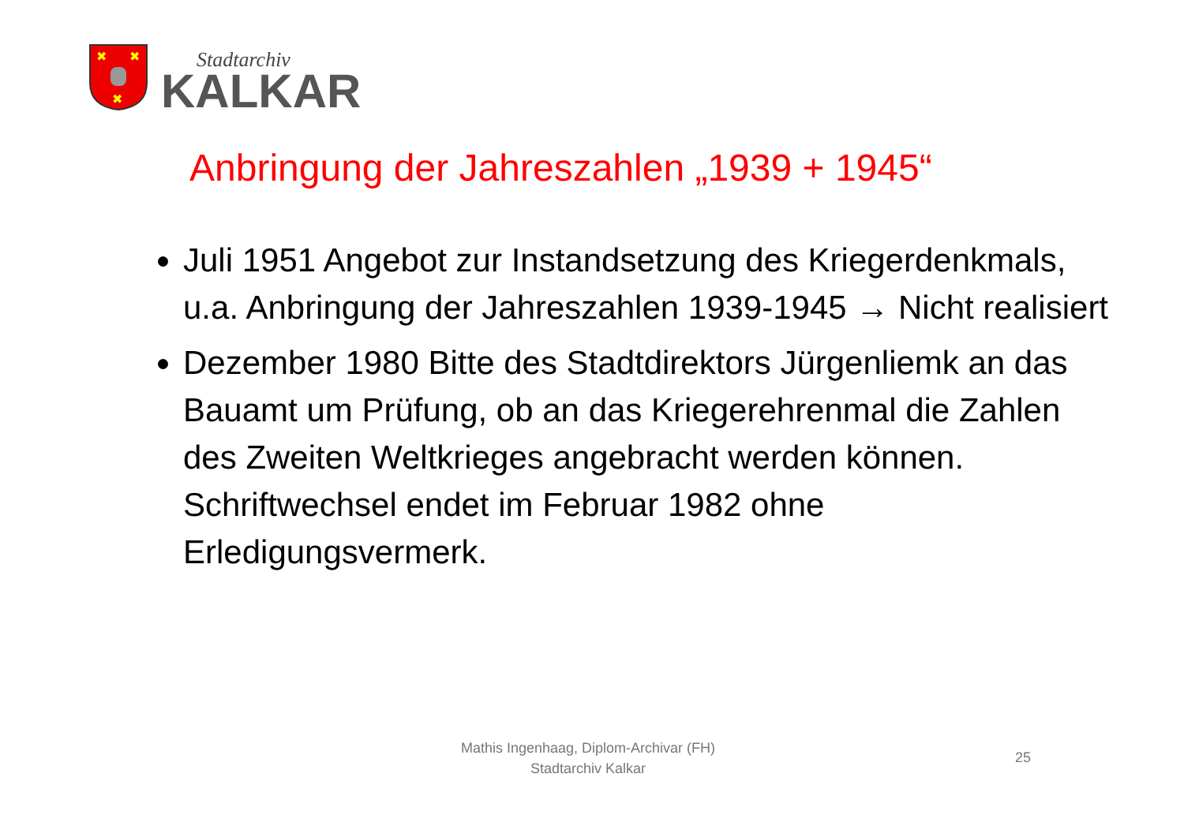✖
✖
✖
Stadtarchiv
KALKAR
Anbringung der Jahreszahlen „1939 + 1945“
Juli 1951 Angebot zur Instandsetzung des Kriegerdenkmals, u.a. Anbringung der Jahreszahlen 1939-1945 → Nicht realisiert
Dezember 1980 Bitte des Stadtdirektors Jürgenliemk an das Bauamt um Prüfung, ob an das Kriegerehrenmal die Zahlen des Zweiten Weltkrieges angebracht werden können. Schriftwechsel endet im Februar 1982 ohne Erledigungsvermerk.
Mathis Ingenhaag, Diplom-Archivar (FH)
Stadtarchiv Kalkar
25